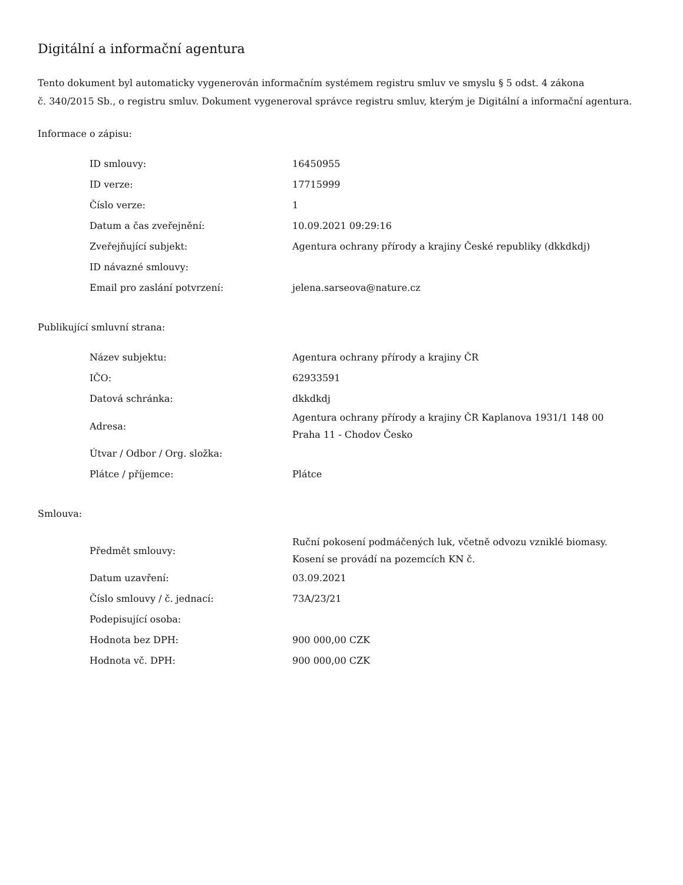Digitální a informační agentura
Tento dokument byl automaticky vygenerován informačním systémem registru smluv ve smyslu § 5 odst. 4 zákona
č. 340/2015 Sb., o registru smluv. Dokument vygeneroval správce registru smluv, kterým je Digitální a informační agentura.
Informace o zápisu:
| ID smlouvy: | 16450955 |
| ID verze: | 17715999 |
| Číslo verze: | 1 |
| Datum a čas zveřejnění: | 10.09.2021 09:29:16 |
| Zveřejňující subjekt: | Agentura ochrany přírody a krajiny České republiky (dkkdkdj) |
| ID návazné smlouvy: | |
| Email pro zaslání potvrzení: | jelena.sarseova@nature.cz |
Publikující smluvní strana:
| Název subjektu: | Agentura ochrany přírody a krajiny ČR |
| IČO: | 62933591 |
| Datová schránka: | dkkdkdj |
| Adresa: | Agentura ochrany přírody a krajiny ČR Kaplanova 1931/1 148 00 Praha 11 - Chodov Česko |
| Útvar / Odbor / Org. složka: | |
| Plátce / příjemce: | Plátce |
Smlouva:
| Předmět smlouvy: | Ruční pokosení podmáčených luk, včetně odvozu vzniklé biomasy. Kosení se provádí na pozemcích KN č. |
| Datum uzavření: | 03.09.2021 |
| Číslo smlouvy / č. jednací: | 73A/23/21 |
| Podepisující osoba: | |
| Hodnota bez DPH: | 900 000,00 CZK |
| Hodnota vč. DPH: | 900 000,00 CZK |